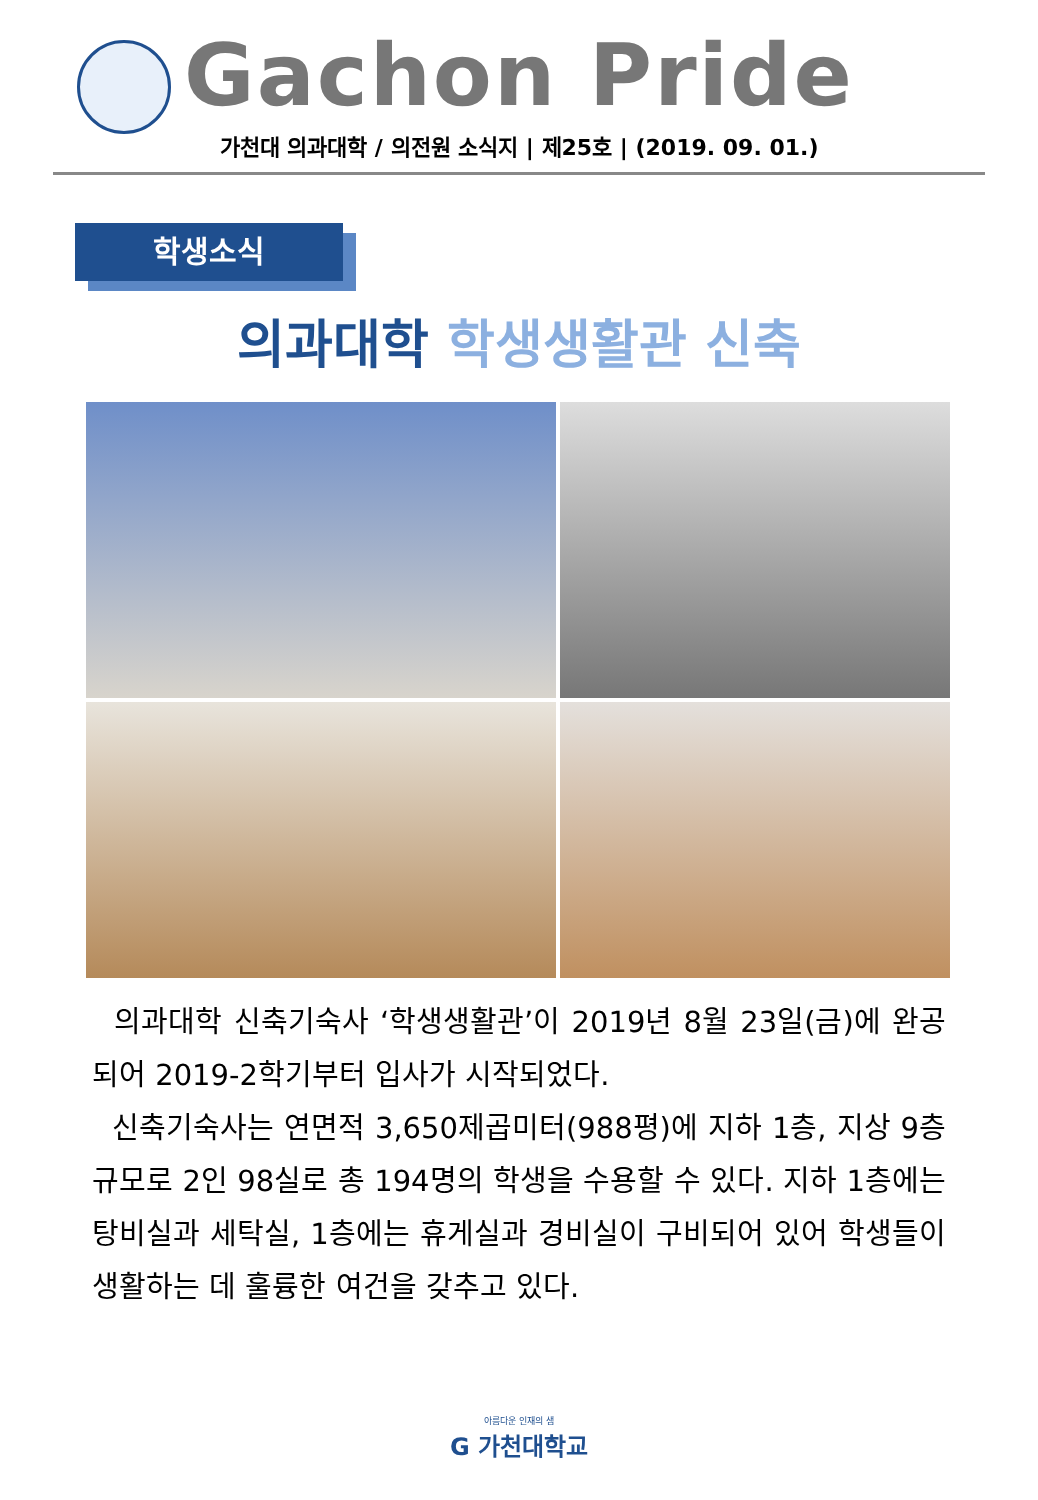Gachon Pride
가천대 의과대학 / 의전원 소식지 | 제25호 | (2019. 09. 01.)
학생소식
의과대학 학생생활관 신축
의과대학 신축기숙사 ‘학생생활관’이 2019년 8월 23일(금)에 완공되어 2019-2학기부터 입사가 시작되었다.
신축기숙사는 연면적 3,650제곱미터(988평)에 지하 1층, 지상 9층 규모로 2인 98실로 총 194명의 학생을 수용할 수 있다. 지하 1층에는 탕비실과 세탁실, 1층에는 휴게실과 경비실이 구비되어 있어 학생들이 생활하는 데 훌륭한 여건을 갖추고 있다.
아름다운 인재의 샘
G 가천대학교